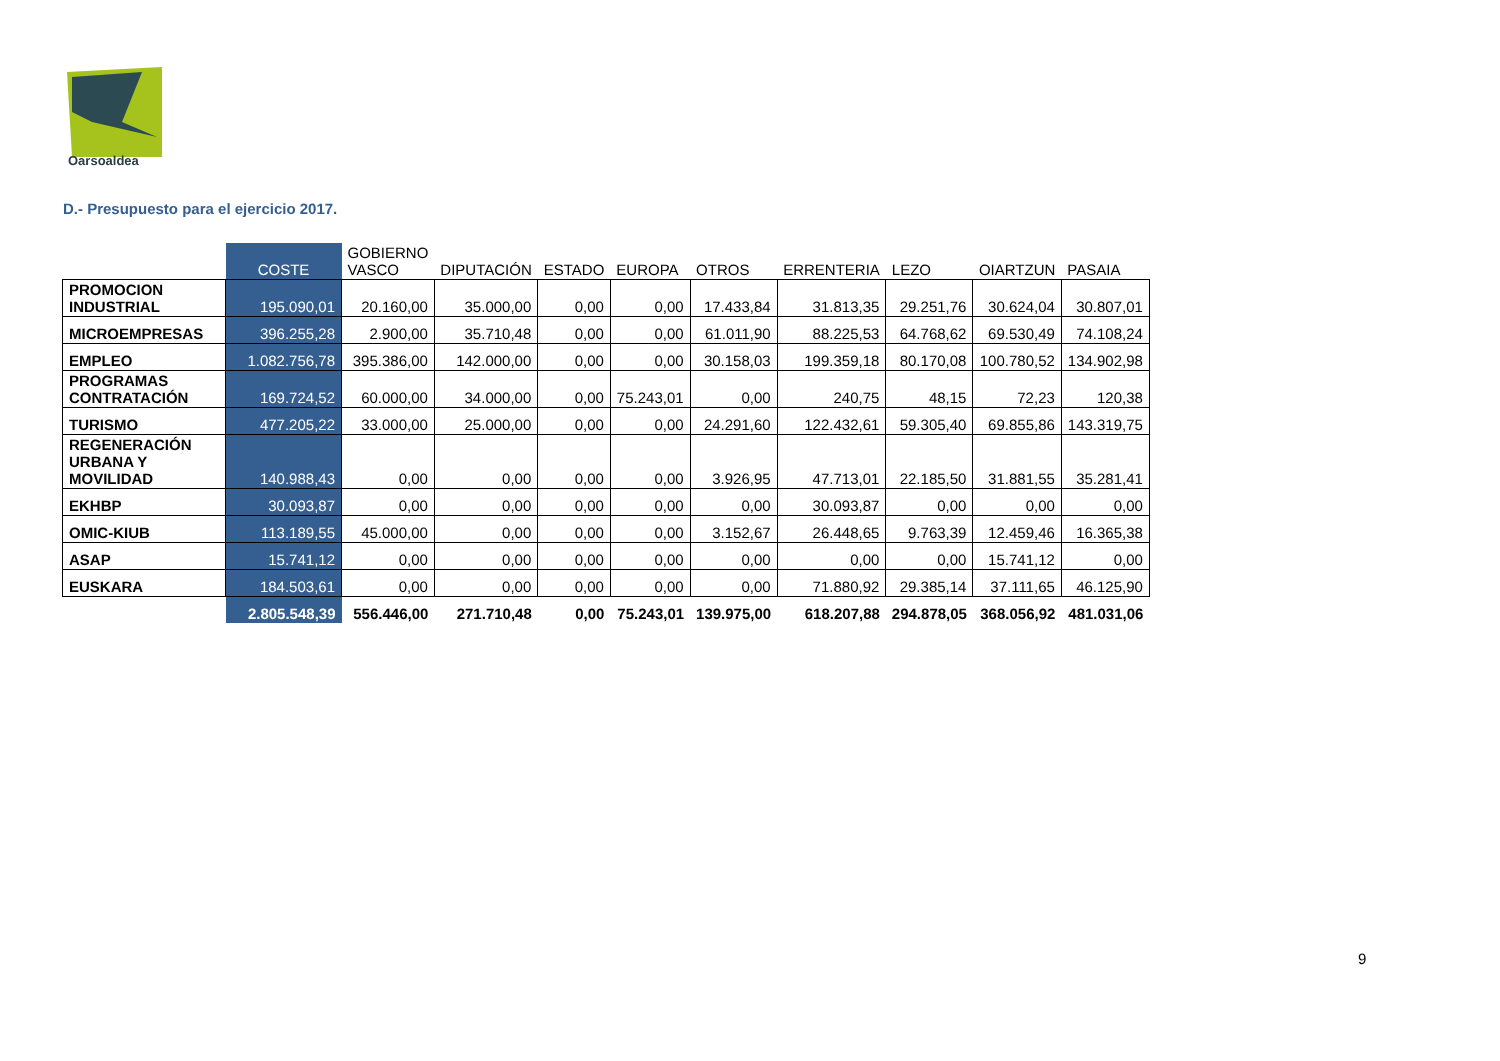Oarsoaldea
D.- Presupuesto para el ejercicio 2017.
| | COSTE | GOBIERNO VASCO | DIPUTACIÓN | ESTADO | EUROPA | OTROS | ERRENTERIA | LEZO | OIARTZUN | PASAIA |
| --- | --- | --- | --- | --- | --- | --- | --- | --- | --- | --- |
| PROMOCION INDUSTRIAL | 195.090,01 | 20.160,00 | 35.000,00 | 0,00 | 0,00 | 17.433,84 | 31.813,35 | 29.251,76 | 30.624,04 | 30.807,01 |
| MICROEMPRESAS | 396.255,28 | 2.900,00 | 35.710,48 | 0,00 | 0,00 | 61.011,90 | 88.225,53 | 64.768,62 | 69.530,49 | 74.108,24 |
| EMPLEO | 1.082.756,78 | 395.386,00 | 142.000,00 | 0,00 | 0,00 | 30.158,03 | 199.359,18 | 80.170,08 | 100.780,52 | 134.902,98 |
| PROGRAMAS CONTRATACIÓN | 169.724,52 | 60.000,00 | 34.000,00 | 0,00 | 75.243,01 | 0,00 | 240,75 | 48,15 | 72,23 | 120,38 |
| TURISMO | 477.205,22 | 33.000,00 | 25.000,00 | 0,00 | 0,00 | 24.291,60 | 122.432,61 | 59.305,40 | 69.855,86 | 143.319,75 |
| REGENERACIÓN URBANA Y MOVILIDAD | 140.988,43 | 0,00 | 0,00 | 0,00 | 0,00 | 3.926,95 | 47.713,01 | 22.185,50 | 31.881,55 | 35.281,41 |
| EKHBP | 30.093,87 | 0,00 | 0,00 | 0,00 | 0,00 | 0,00 | 30.093,87 | 0,00 | 0,00 | 0,00 |
| OMIC-KIUB | 113.189,55 | 45.000,00 | 0,00 | 0,00 | 0,00 | 3.152,67 | 26.448,65 | 9.763,39 | 12.459,46 | 16.365,38 |
| ASAP | 15.741,12 | 0,00 | 0,00 | 0,00 | 0,00 | 0,00 | 0,00 | 0,00 | 15.741,12 | 0,00 |
| EUSKARA | 184.503,61 | 0,00 | 0,00 | 0,00 | 0,00 | 0,00 | 71.880,92 | 29.385,14 | 37.111,65 | 46.125,90 |
| | 2.805.548,39 | 556.446,00 | 271.710,48 | 0,00 | 75.243,01 | 139.975,00 | 618.207,88 | 294.878,05 | 368.056,92 | 481.031,06 |
9